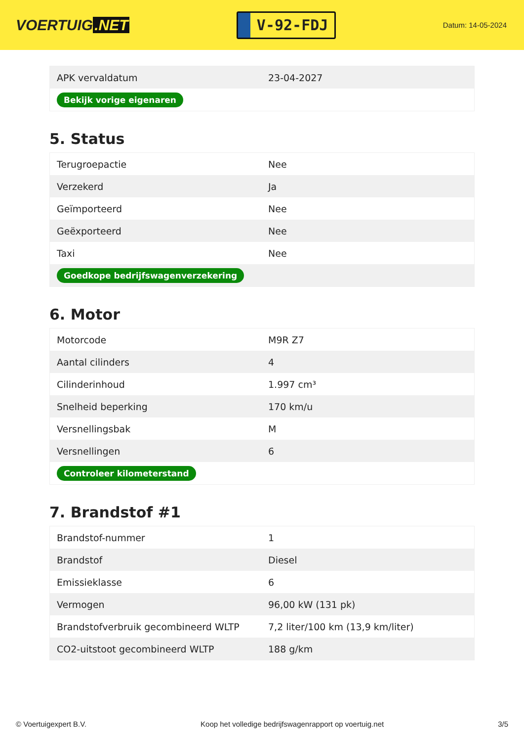VOERTUIG.NET
V-92-FDJ
Datum: 14-05-2024
| APK vervaldatum | 23-04-2027 |
| Bekijk vorige eigenaren | |
5. Status
| Terugroepactie | Nee |
| Verzekerd | Ja |
| Geïmporteerd | Nee |
| Geëxporteerd | Nee |
| Taxi | Nee |
| Goedkope bedrijfswagenverzekering | |
6. Motor
| Motorcode | M9R Z7 |
| Aantal cilinders | 4 |
| Cilinderinhoud | 1.997 cm³ |
| Snelheid beperking | 170 km/u |
| Versnellingsbak | M |
| Versnellingen | 6 |
| Controleer kilometerstand | |
7. Brandstof #1
| Brandstof-nummer | 1 |
| Brandstof | Diesel |
| Emissieklasse | 6 |
| Vermogen | 96,00 kW (131 pk) |
| Brandstofverbruik gecombineerd WLTP | 7,2 liter/100 km (13,9 km/liter) |
| CO2-uitstoot gecombineerd WLTP | 188 g/km |
© Voertuigexpert B.V. Koop het volledige bedrijfswagenrapport op voertuig.net 3/5